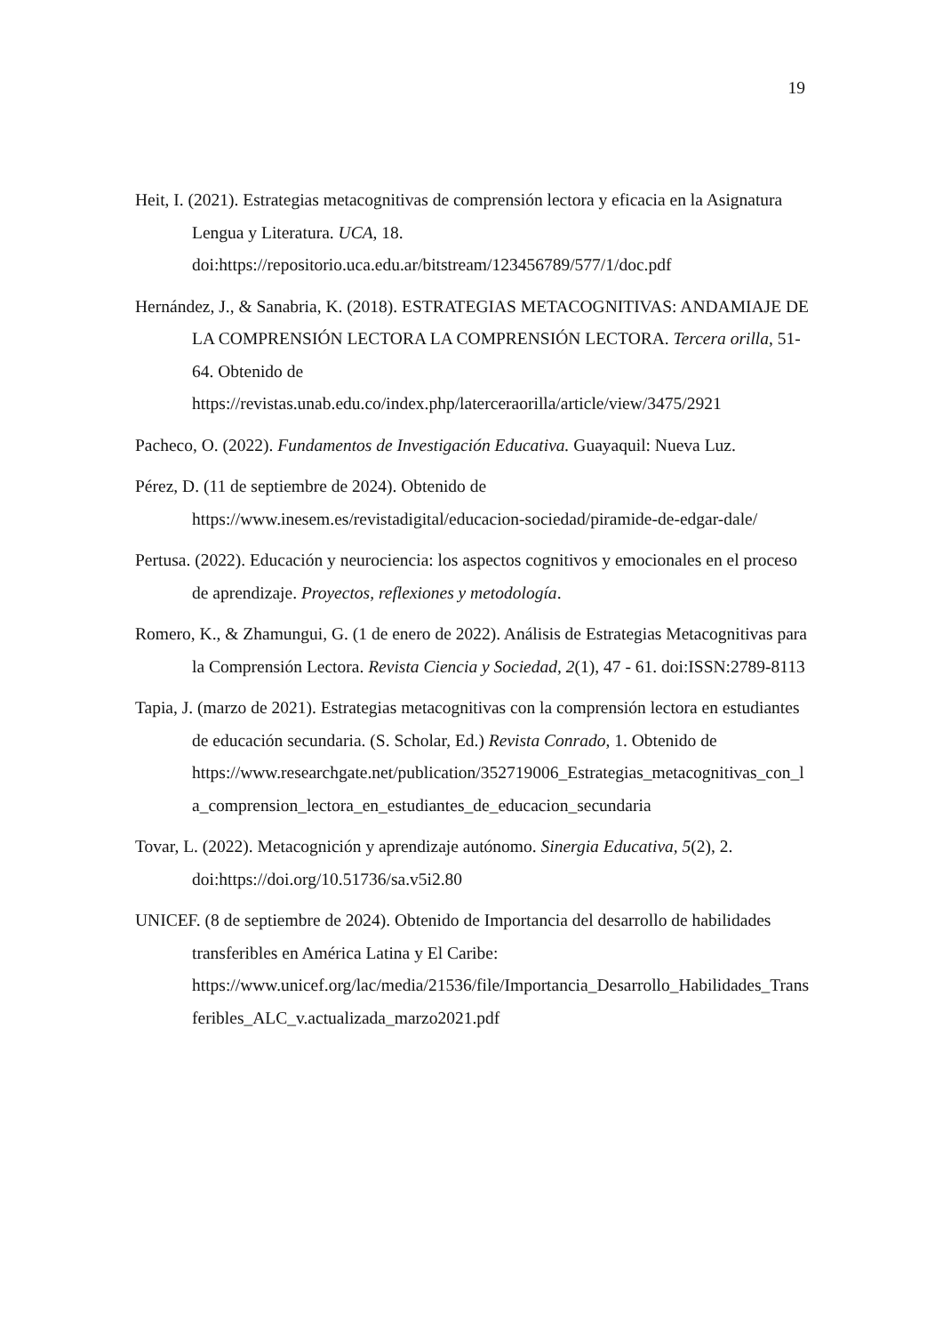19
Heit, I. (2021). Estrategias metacognitivas de comprensión lectora y eficacia en la Asignatura Lengua y Literatura. UCA, 18. doi:https://repositorio.uca.edu.ar/bitstream/123456789/577/1/doc.pdf
Hernández, J., & Sanabria, K. (2018). ESTRATEGIAS METACOGNITIVAS: ANDAMIAJE DE LA COMPRENSIÓN LECTORA LA COMPRENSIÓN LECTORA. Tercera orilla, 51-64. Obtenido de https://revistas.unab.edu.co/index.php/laterceraorilla/article/view/3475/2921
Pacheco, O. (2022). Fundamentos de Investigación Educativa. Guayaquil: Nueva Luz.
Pérez, D. (11 de septiembre de 2024). Obtenido de https://www.inesem.es/revistadigital/educacion-sociedad/piramide-de-edgar-dale/
Pertusa. (2022). Educación y neurociencia: los aspectos cognitivos y emocionales en el proceso de aprendizaje. Proyectos, reflexiones y metodología.
Romero, K., & Zhamungui, G. (1 de enero de 2022). Análisis de Estrategias Metacognitivas para la Comprensión Lectora. Revista Ciencia y Sociedad, 2(1), 47 - 61. doi:ISSN:2789-8113
Tapia, J. (marzo de 2021). Estrategias metacognitivas con la comprensión lectora en estudiantes de educación secundaria. (S. Scholar, Ed.) Revista Conrado, 1. Obtenido de https://www.researchgate.net/publication/352719006_Estrategias_metacognitivas_con_la_comprension_lectora_en_estudiantes_de_educacion_secundaria
Tovar, L. (2022). Metacognición y aprendizaje autónomo. Sinergia Educativa, 5(2), 2. doi:https://doi.org/10.51736/sa.v5i2.80
UNICEF. (8 de septiembre de 2024). Obtenido de Importancia del desarrollo de habilidades transferibles en América Latina y El Caribe: https://www.unicef.org/lac/media/21536/file/Importancia_Desarrollo_Habilidades_Transferibles_ALC_v.actualizada_marzo2021.pdf